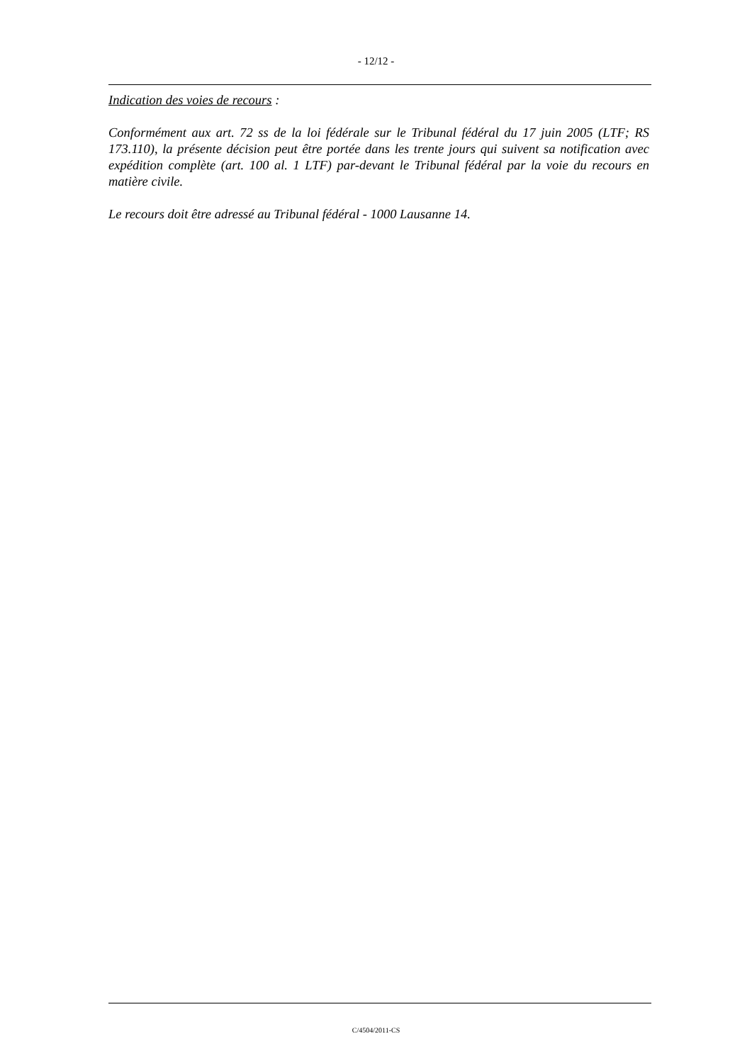- 12/12 -
Indication des voies de recours :
Conformément aux art. 72 ss de la loi fédérale sur le Tribunal fédéral du 17 juin 2005 (LTF; RS 173.110), la présente décision peut être portée dans les trente jours qui suivent sa notification avec expédition complète (art. 100 al. 1 LTF) par-devant le Tribunal fédéral par la voie du recours en matière civile.
Le recours doit être adressé au Tribunal fédéral - 1000 Lausanne 14.
C/4504/2011-CS